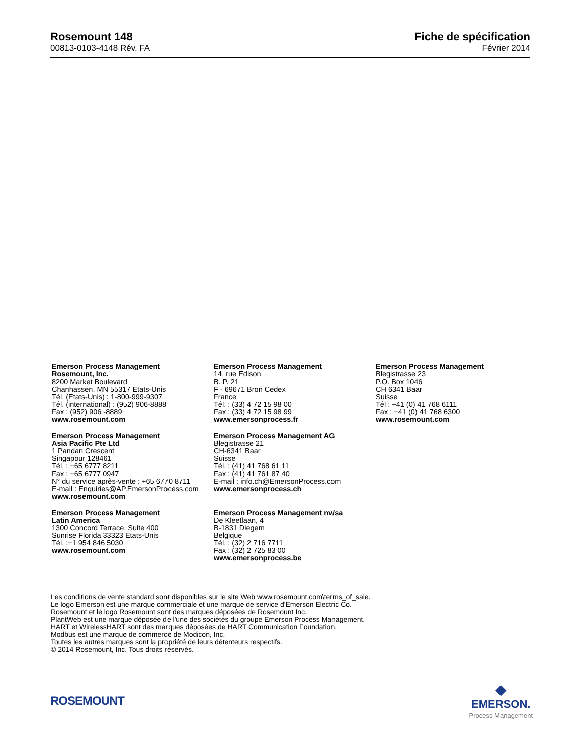Rosemount 148
00813-0103-4148 Rév. FA
Fiche de spécification
Février 2014
Emerson Process Management
Rosemount, Inc.
8200 Market Boulevard
Chanhassen, MN 55317 Etats-Unis
Tél. (Etats-Unis) : 1-800-999-9307
Tél. (international) : (952) 906-8888
Fax : (952) 906 -8889
www.rosemount.com
Emerson Process Management
14, rue Edison
B. P. 21
F - 69671 Bron Cedex
France
Tél. : (33) 4 72 15 98 00
Fax : (33) 4 72 15 98 99
www.emersonprocess.fr
Emerson Process Management
Blegistrasse 23
P.O. Box 1046
CH 6341 Baar
Suisse
Tél : +41 (0) 41 768 6111
Fax : +41 (0) 41 768 6300
www.rosemount.com
Emerson Process Management
Asia Pacific Pte Ltd
1 Pandan Crescent
Singapour 128461
Tél. : +65 6777 8211
Fax : +65 6777 0947
N° du service après-vente : +65 6770 8711
E-mail : Enquiries@AP.EmersonProcess.com
www.rosemount.com
Emerson Process Management AG
Blegistrasse 21
CH-6341 Baar
Suisse
Tél. : (41) 41 768 61 11
Fax : (41) 41 761 87 40
E-mail : info.ch@EmersonProcess.com
www.emersonprocess.ch
Emerson Process Management
Latin America
1300 Concord Terrace, Suite 400
Sunrise Florida 33323 Etats-Unis
Tél. :+1 954 846 5030
www.rosemount.com
Emerson Process Management nv/sa
De Kleetlaan, 4
B-1831 Diegem
Belgique
Tél. : (32) 2 716 7711
Fax : (32) 2 725 83 00
www.emersonprocess.be
Les conditions de vente standard sont disponibles sur le site Web www.rosemount.com\terms_of_sale.
Le logo Emerson est une marque commerciale et une marque de service d'Emerson Electric Co.
Rosemount et le logo Rosemount sont des marques déposées de Rosemount Inc.
PlantWeb est une marque déposée de l'une des sociétés du groupe Emerson Process Management.
HART et WirelessHART sont des marques déposées de HART Communication Foundation.
Modbus est une marque de commerce de Modicon, Inc.
Toutes les autres marques sont la propriété de leurs détenteurs respectifs.
© 2014 Rosemount, Inc. Tous droits réservés.
ROSEMOUNT
◆
EMERSON.
Process Management